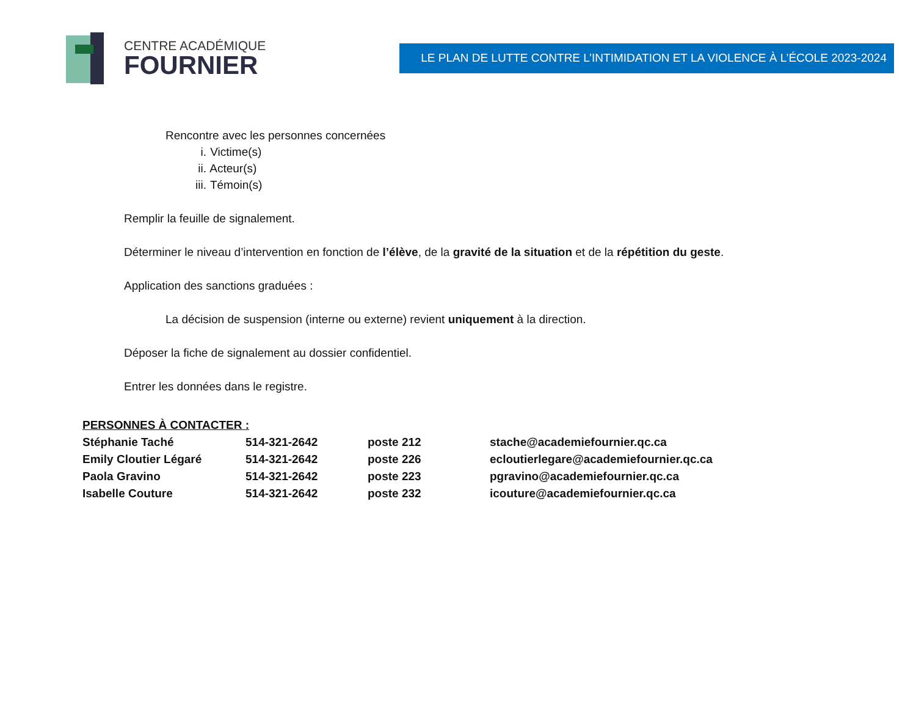CENTRE ACADÉMIQUE
FOURNIER
LE PLAN DE LUTTE CONTRE L’INTIMIDATION ET LA VIOLENCE À L’ÉCOLE 2023-2024
Rencontre avec les personnes concernées
i. Victime(s)
ii. Acteur(s)
iii. Témoin(s)
Remplir la feuille de signalement.
Déterminer le niveau d’intervention en fonction de l’élève, de la gravité de la situation et de la répétition du geste.
Application des sanctions graduées :
La décision de suspension (interne ou externe) revient uniquement à la direction.
Déposer la fiche de signalement au dossier confidentiel.
Entrer les données dans le registre.
PERSONNES À CONTACTER :
| Stéphanie Taché | 514-321-2642 | poste 212 | stache@academiefournier.qc.ca |
| Emily Cloutier Légaré | 514-321-2642 | poste 226 | ecloutierlegare@academiefournier.qc.ca |
| Paola Gravino | 514-321-2642 | poste 223 | pgravino@academiefournier.qc.ca |
| Isabelle Couture | 514-321-2642 | poste 232 | icouture@academiefournier.qc.ca |